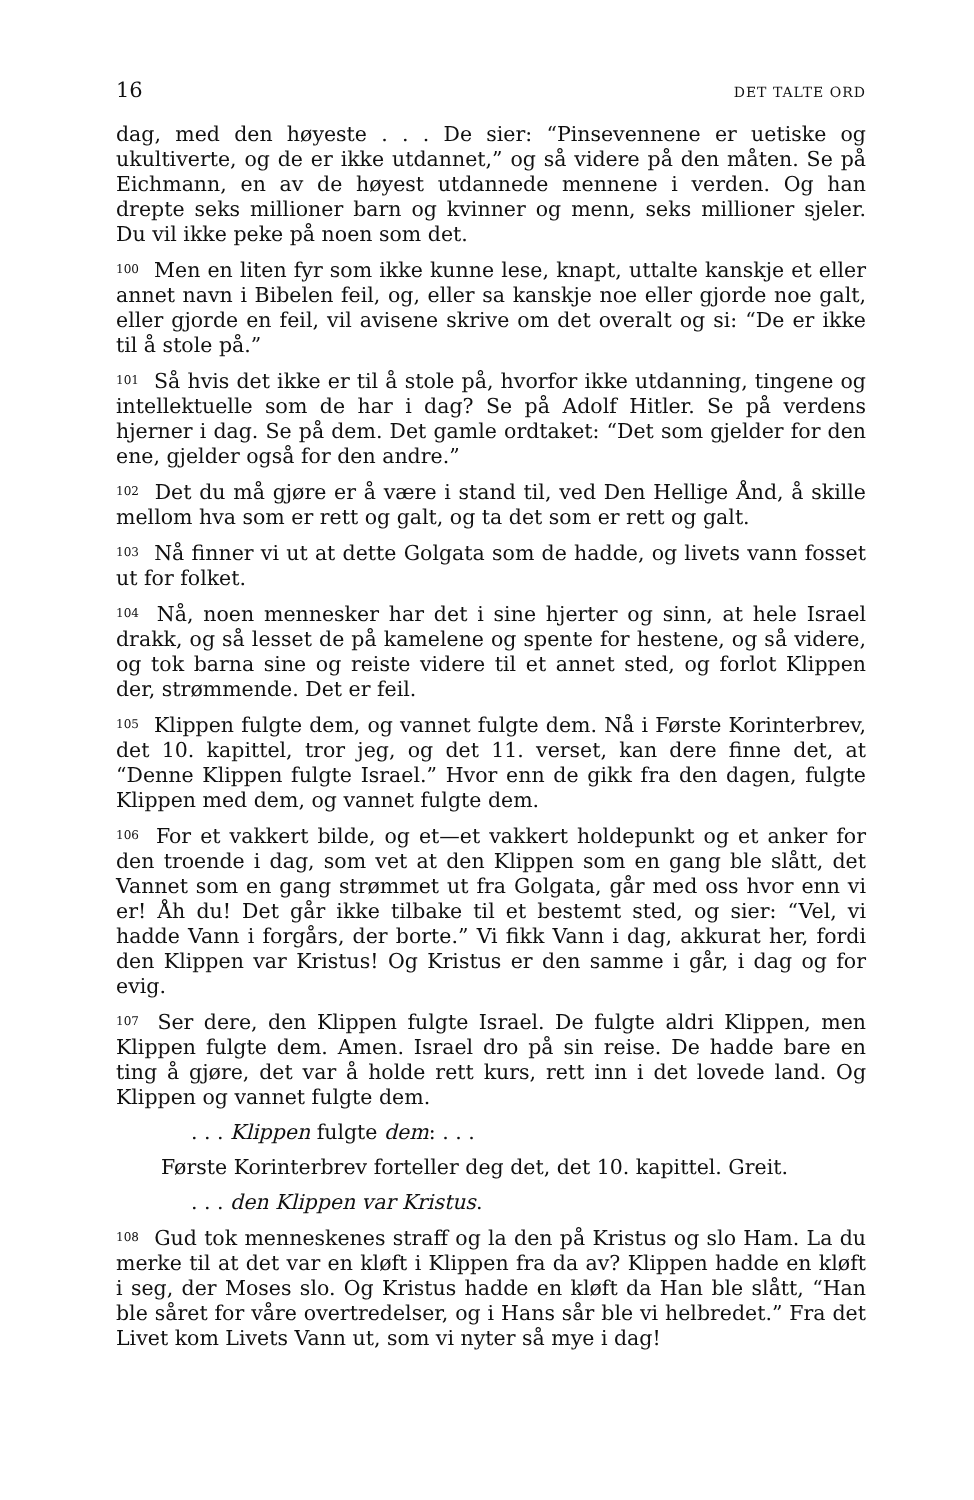16 DET TALTE ORD
dag, med den høyeste . . . De sier: “Pinsevennene er uetiske og ukultiverte, og de er ikke utdannet,” og så videre på den måten. Se på Eichmann, en av de høyest utdannede mennene i verden. Og han drepte seks millioner barn og kvinner og menn, seks millioner sjeler. Du vil ikke peke på noen som det.
<sup>100</sup> Men en liten fyr som ikke kunne lese, knapt, uttalte kanskje et eller annet navn i Bibelen feil, og, eller sa kanskje noe eller gjorde noe galt, eller gjorde en feil, vil avisene skrive om det overalt og si: “De er ikke til å stole på.”
<sup>101</sup> Så hvis det ikke er til å stole på, hvorfor ikke utdanning, tingene og intellektuelle som de har i dag? Se på Adolf Hitler. Se på verdens hjerner i dag. Se på dem. Det gamle ordtaket: “Det som gjelder for den ene, gjelder også for den andre.”
<sup>102</sup> Det du må gjøre er å være i stand til, ved Den Hellige Ånd, å skille mellom hva som er rett og galt, og ta det som er rett og galt.
<sup>103</sup> Nå finner vi ut at dette Golgata som de hadde, og livets vann fosset ut for folket.
<sup>104</sup> Nå, noen mennesker har det i sine hjerter og sinn, at hele Israel drakk, og så lesset de på kamelene og spente for hestene, og så videre, og tok barna sine og reiste videre til et annet sted, og forlot Klippen der, strømmende. Det er feil.
<sup>105</sup> Klippen fulgte dem, og vannet fulgte dem. Nå i Første Korinterbrev, det 10. kapittel, tror jeg, og det 11. verset, kan dere finne det, at “Denne Klippen fulgte Israel.” Hvor enn de gikk fra den dagen, fulgte Klippen med dem, og vannet fulgte dem.
<sup>106</sup> For et vakkert bilde, og et—et vakkert holdepunkt og et anker for den troende i dag, som vet at den Klippen som en gang ble slått, det Vannet som en gang strømmet ut fra Golgata, går med oss hvor enn vi er! Åh du! Det går ikke tilbake til et bestemt sted, og sier: “Vel, vi hadde Vann i forgårs, der borte.” Vi fikk Vann i dag, akkurat her, fordi den Klippen var Kristus! Og Kristus er den samme i går, i dag og for evig.
<sup>107</sup> Ser dere, den Klippen fulgte Israel. De fulgte aldri Klippen, men Klippen fulgte dem. Amen. Israel dro på sin reise. De hadde bare en ting å gjøre, det var å holde rett kurs, rett inn i det lovede land. Og Klippen og vannet fulgte dem.
. . . Klippen fulgte dem: . . .
Første Korinterbrev forteller deg det, det 10. kapittel. Greit.
. . . den Klippen var Kristus.
<sup>108</sup> Gud tok menneskenes straff og la den på Kristus og slo Ham. La du merke til at det var en kløft i Klippen fra da av? Klippen hadde en kløft i seg, der Moses slo. Og Kristus hadde en kløft da Han ble slått, “Han ble såret for våre overtredelser, og i Hans sår ble vi helbredet.” Fra det Livet kom Livets Vann ut, som vi nyter så mye i dag!